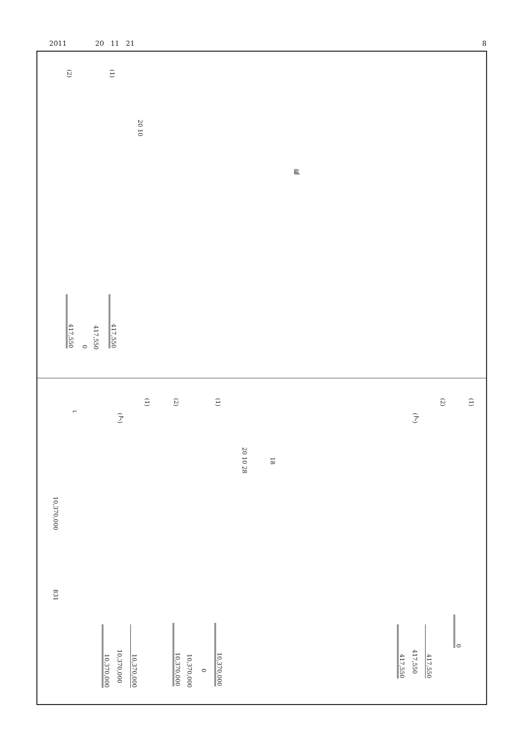2011 20 11 21 8
紘
20 10
(1)
417,550
417,550
0
(2)
417,550
(1)
0
(2)
417,550
(ア)
417,550
417,550
18
20 10 28
(1)
10,370,000
0
10,370,000
(2)
10,370,000
(1)
10,370,000
(ア)
10,370,000
10,370,000
⌐
10,370,000
831